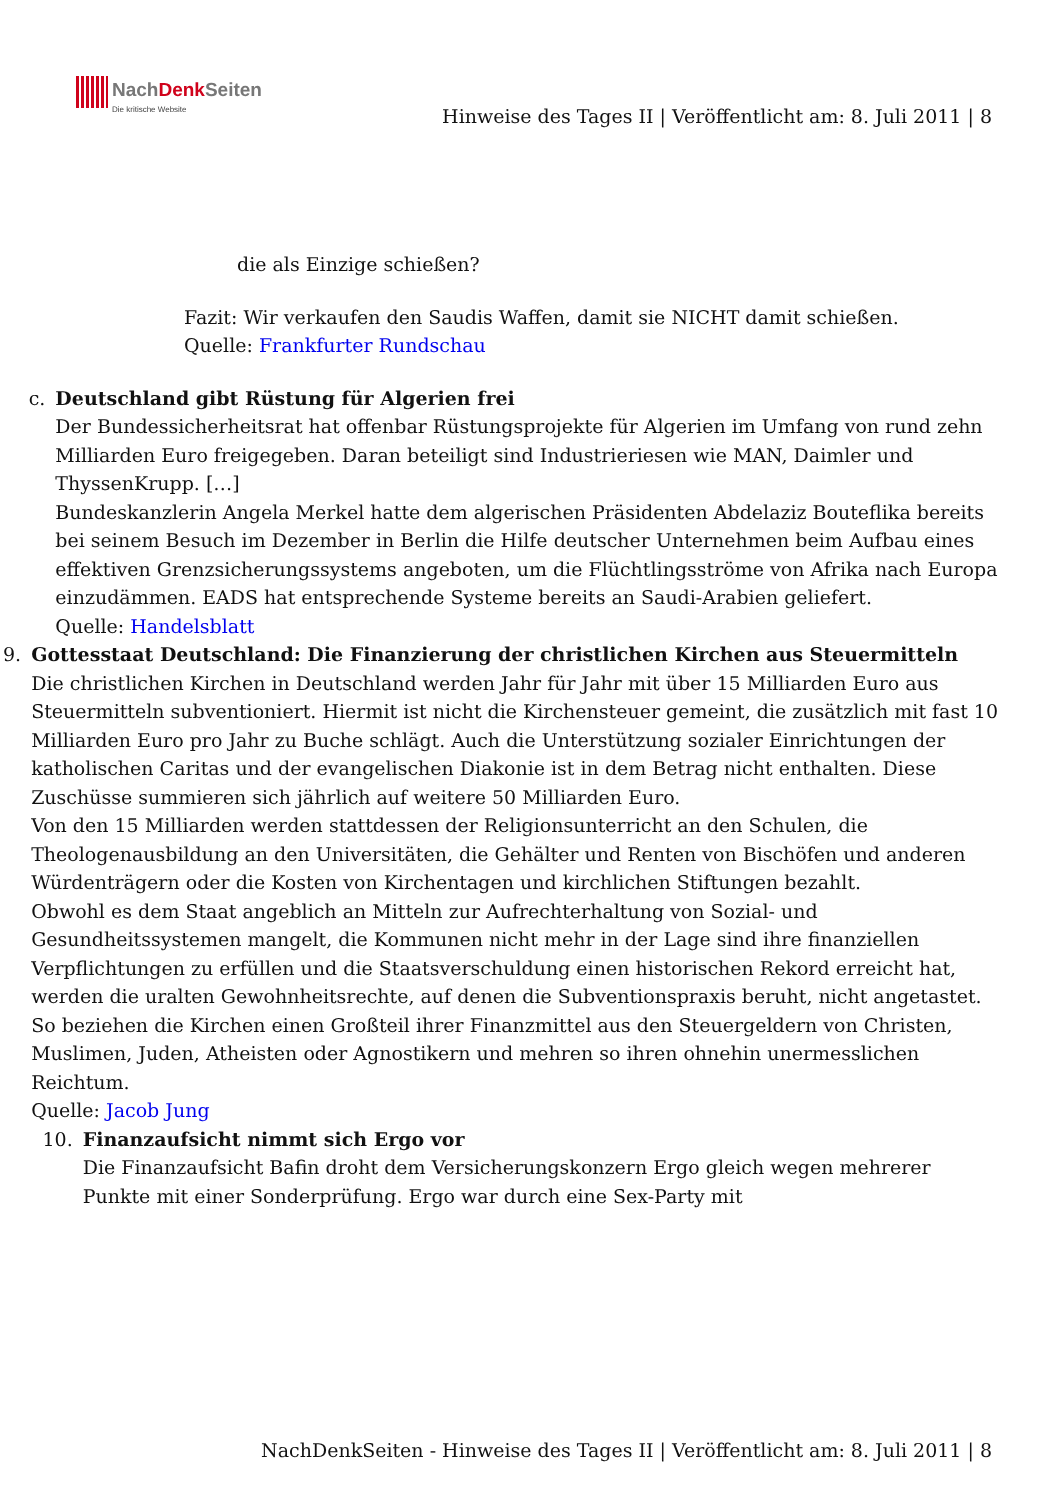NachDenk Seiten Die kritische Website
Hinweise des Tages II | Veröffentlicht am: 8. Juli 2011 | 8
die als Einzige schießen?
Fazit: Wir verkaufen den Saudis Waffen, damit sie NICHT damit schießen.
Quelle: Frankfurter Rundschau
c. Deutschland gibt Rüstung für Algerien frei
Der Bundessicherheitsrat hat offenbar Rüstungsprojekte für Algerien im Umfang von rund zehn Milliarden Euro freigegeben. Daran beteiligt sind Industrieriesen wie MAN, Daimler und ThyssenKrupp. […]
Bundeskanzlerin Angela Merkel hatte dem algerischen Präsidenten Abdelaziz Bouteflika bereits bei seinem Besuch im Dezember in Berlin die Hilfe deutscher Unternehmen beim Aufbau eines effektiven Grenzsicherungssystems angeboten, um die Flüchtlingsströme von Afrika nach Europa einzudämmen. EADS hat entsprechende Systeme bereits an Saudi-Arabien geliefert.
Quelle: Handelsblatt
9. Gottesstaat Deutschland: Die Finanzierung der christlichen Kirchen aus Steuermitteln
Die christlichen Kirchen in Deutschland werden Jahr für Jahr mit über 15 Milliarden Euro aus Steuermitteln subventioniert. Hiermit ist nicht die Kirchensteuer gemeint, die zusätzlich mit fast 10 Milliarden Euro pro Jahr zu Buche schlägt. Auch die Unterstützung sozialer Einrichtungen der katholischen Caritas und der evangelischen Diakonie ist in dem Betrag nicht enthalten. Diese Zuschüsse summieren sich jährlich auf weitere 50 Milliarden Euro.
Von den 15 Milliarden werden stattdessen der Religionsunterricht an den Schulen, die Theologenausbildung an den Universitäten, die Gehälter und Renten von Bischöfen und anderen Würdenträgern oder die Kosten von Kirchentagen und kirchlichen Stiftungen bezahlt.
Obwohl es dem Staat angeblich an Mitteln zur Aufrechterhaltung von Sozial- und Gesundheitssystemen mangelt, die Kommunen nicht mehr in der Lage sind ihre finanziellen Verpflichtungen zu erfüllen und die Staatsverschuldung einen historischen Rekord erreicht hat, werden die uralten Gewohnheitsrechte, auf denen die Subventionspraxis beruht, nicht angetastet. So beziehen die Kirchen einen Großteil ihrer Finanzmittel aus den Steuergeldern von Christen, Muslimen, Juden, Atheisten oder Agnostikern und mehren so ihren ohnehin unermesslichen Reichtum.
Quelle: Jacob Jung
10. Finanzaufsicht nimmt sich Ergo vor
Die Finanzaufsicht Bafin droht dem Versicherungskonzern Ergo gleich wegen mehrerer Punkte mit einer Sonderprüfung. Ergo war durch eine Sex-Party mit
NachDenkSeiten - Hinweise des Tages II | Veröffentlicht am: 8. Juli 2011 | 8